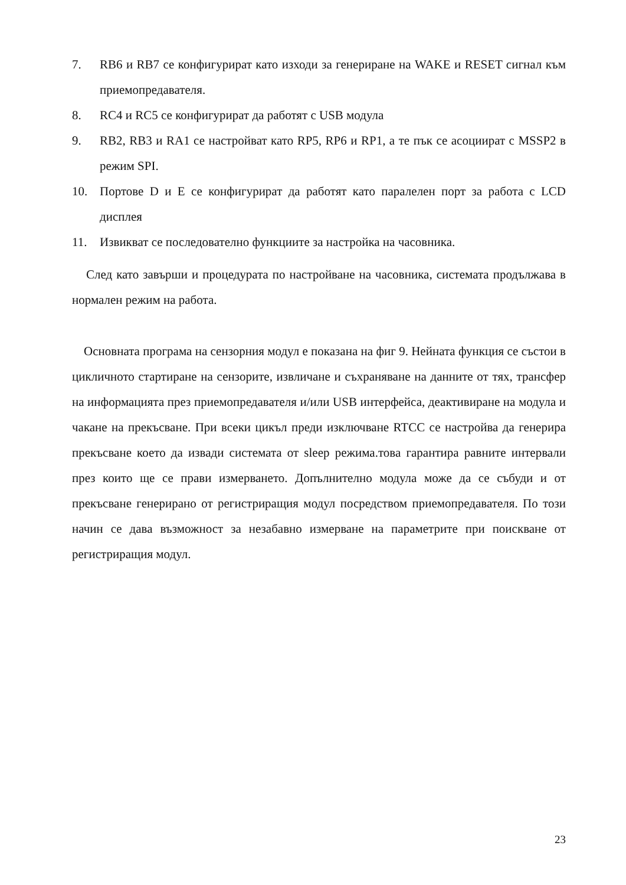7. RB6 и RB7 се конфигурират като изходи за генериране на WAKE и RESET сигнал към приемопредавателя.
8. RC4 и RC5 се конфигурират да работят с USB модула
9. RB2, RB3 и RA1 се настройват като RP5, RP6 и RP1, а те пък се асоциират с MSSP2 в режим SPI.
10. Портове D и E се конфигурират да работят като паралелен порт за работа с LCD дисплея
11. Извикват се последователно функциите за настройка на часовника.
След като завърши и процедурата по настройване на часовника, системата продължава в нормален режим на работа.
Основната програма на сензорния модул е показана на фиг 9. Нейната функция се състои в цикличното стартиране на сензорите, извличане и съхраняване на данните от тях, трансфер на информацията през приемопредавателя и/или USB интерфейса, деактивиране на модула и чакане на прекъсване. При всеки цикъл преди изключване RTCC се настройва да генерира прекъсване което да извади системата от sleep режима.това гарантира равните интервали през които ще се прави измерването. Допълнително модула може да се събуди и от прекъсване генерирано от регистриращия модул посредством приемопредавателя. По този начин се дава възможност за незабавно измерване на параметрите при поискване от регистриращия модул.
23